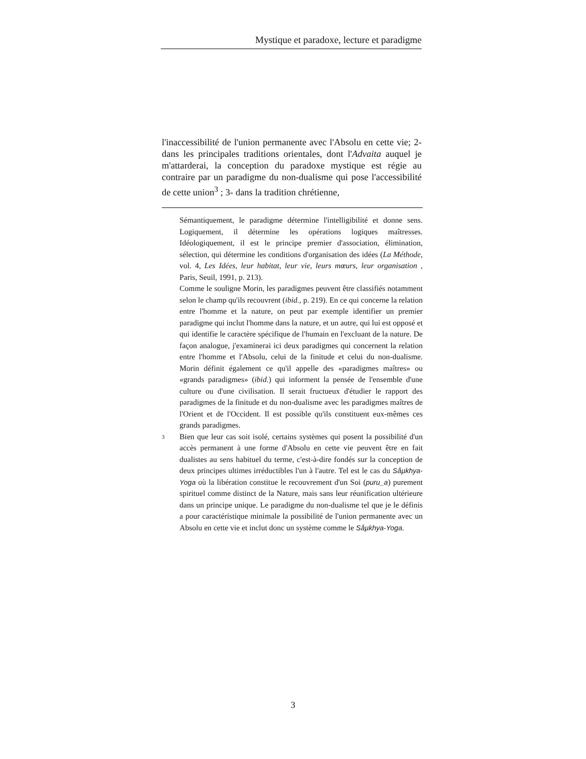Mystique et paradoxe, lecture et paradigme
l'inaccessibilité de l'union permanente avec l'Absolu en cette vie; 2- dans les principales traditions orientales, dont l'Advaita auquel je m'attarderai, la conception du paradoxe mystique est régie au contraire par un paradigme du non-dualisme qui pose l'accessibilité de cette union<sup>3</sup> ; 3- dans la tradition chrétienne,
Sémantiquement, le paradigme détermine l'intelligibilité et donne sens. Logiquement, il détermine les opérations logiques maîtresses. Idéologiquement, il est le principe premier d'association, élimination, sélection, qui détermine les conditions d'organisation des idées (La Méthode, vol. 4, Les Idées, leur habitat, leur vie, leurs mœurs, leur organisation , Paris, Seuil, 1991, p. 213).
Comme le souligne Morin, les paradigmes peuvent être classifiés notamment selon le champ qu'ils recouvrent (ibid., p. 219). En ce qui concerne la relation entre l'homme et la nature, on peut par exemple identifier un premier paradigme qui inclut l'homme dans la nature, et un autre, qui lui est opposé et qui identifie le caractère spécifique de l'humain en l'excluant de la nature. De façon analogue, j'examinerai ici deux paradigmes qui concernent la relation entre l'homme et l'Absolu, celui de la finitude et celui du non-dualisme. Morin définit également ce qu'il appelle des «paradigmes maîtres» ou «grands paradigmes» (ibid.) qui informent la pensée de l'ensemble d'une culture ou d'une civilisation. Il serait fructueux d'étudier le rapport des paradigmes de la finitude et du non-dualisme avec les paradigmes maîtres de l'Orient et de l'Occident. Il est possible qu'ils constituent eux-mêmes ces grands paradigmes.
3
Bien que leur cas soit isolé, certains systèmes qui posent la possibilité d'un accès permanent à une forme d'Absolu en cette vie peuvent être en fait dualistes au sens habituel du terme, c'est-à-dire fondés sur la conception de deux principes ultimes irréductibles l'un à l'autre. Tel est le cas du Såµkhya-Yoga où la libération constitue le recouvrement d'un Soi (puru_a) purement spirituel comme distinct de la Nature, mais sans leur réunification ultérieure dans un principe unique. Le paradigme du non-dualisme tel que je le définis a pour caractéristique minimale la possibilité de l'union permanente avec un Absolu en cette vie et inclut donc un système comme le Såµkhya-Yoga.
3